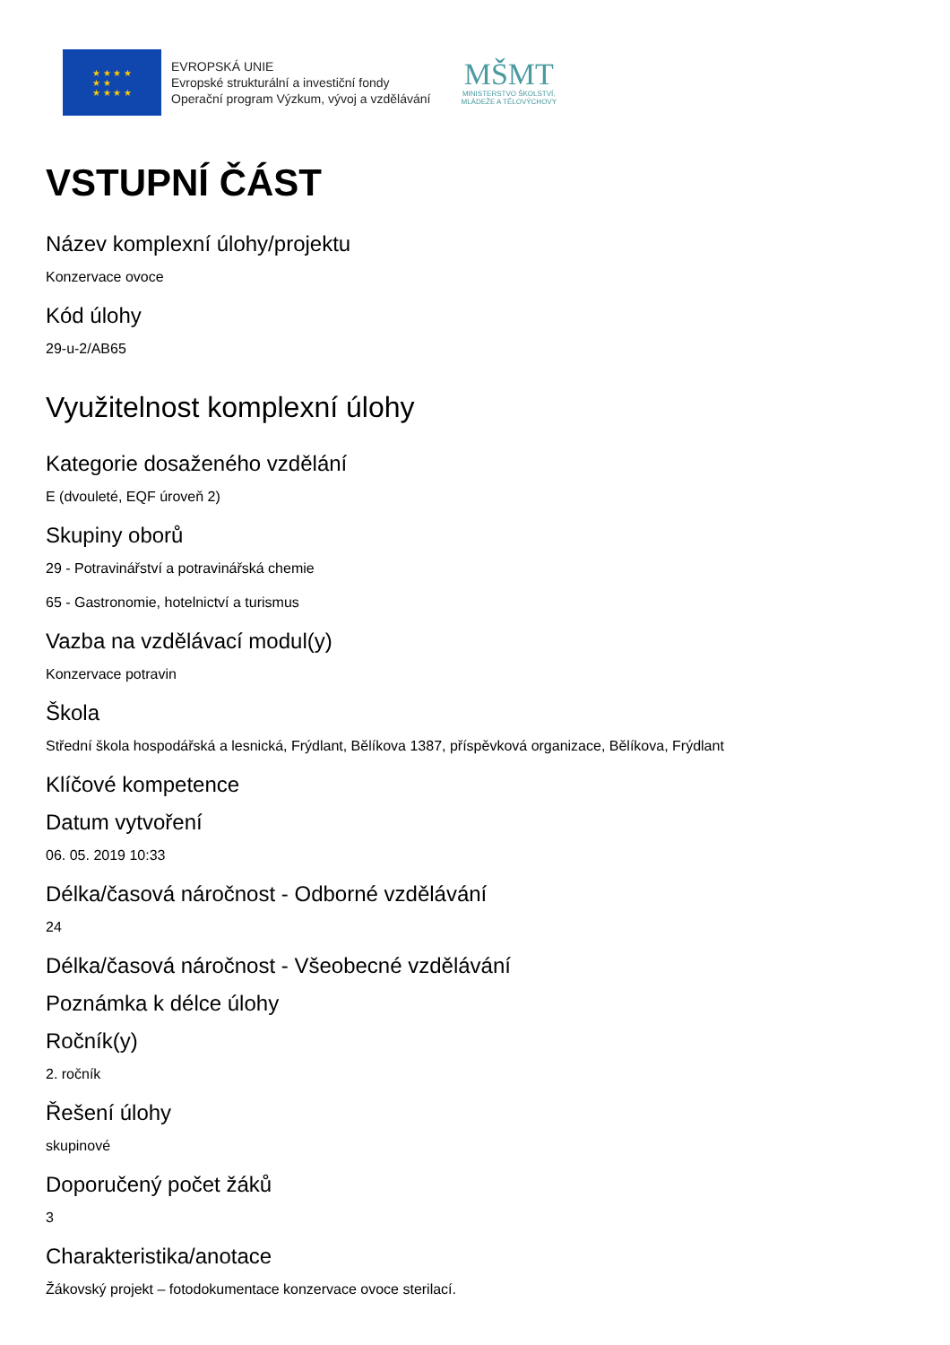★ ★ ★ ★
★ ★
★ ★ ★ ★
EVROPSKÁ UNIE
Evropské strukturální a investiční fondy
Operační program Výzkum, vývoj a vzdělávání
MŠMT
MINISTERSTVO ŠKOLSTVÍ,
MLÁDEŽE A TĚLOVÝCHOVY
VSTUPNÍ ČÁST
Název komplexní úlohy/projektu
Konzervace ovoce
Kód úlohy
29-u-2/AB65
Využitelnost komplexní úlohy
Kategorie dosaženého vzdělání
E (dvouleté, EQF úroveň 2)
Skupiny oborů
29 - Potravinářství a potravinářská chemie
65 - Gastronomie, hotelnictví a turismus
Vazba na vzdělávací modul(y)
Konzervace potravin
Škola
Střední škola hospodářská a lesnická, Frýdlant, Bělíkova 1387, příspěvková organizace, Bělíkova, Frýdlant
Klíčové kompetence
Datum vytvoření
06. 05. 2019 10:33
Délka/časová náročnost - Odborné vzdělávání
24
Délka/časová náročnost - Všeobecné vzdělávání
Poznámka k délce úlohy
Ročník(y)
2. ročník
Řešení úlohy
skupinové
Doporučený počet žáků
3
Charakteristika/anotace
Žákovský projekt – fotodokumentace konzervace ovoce sterilací.